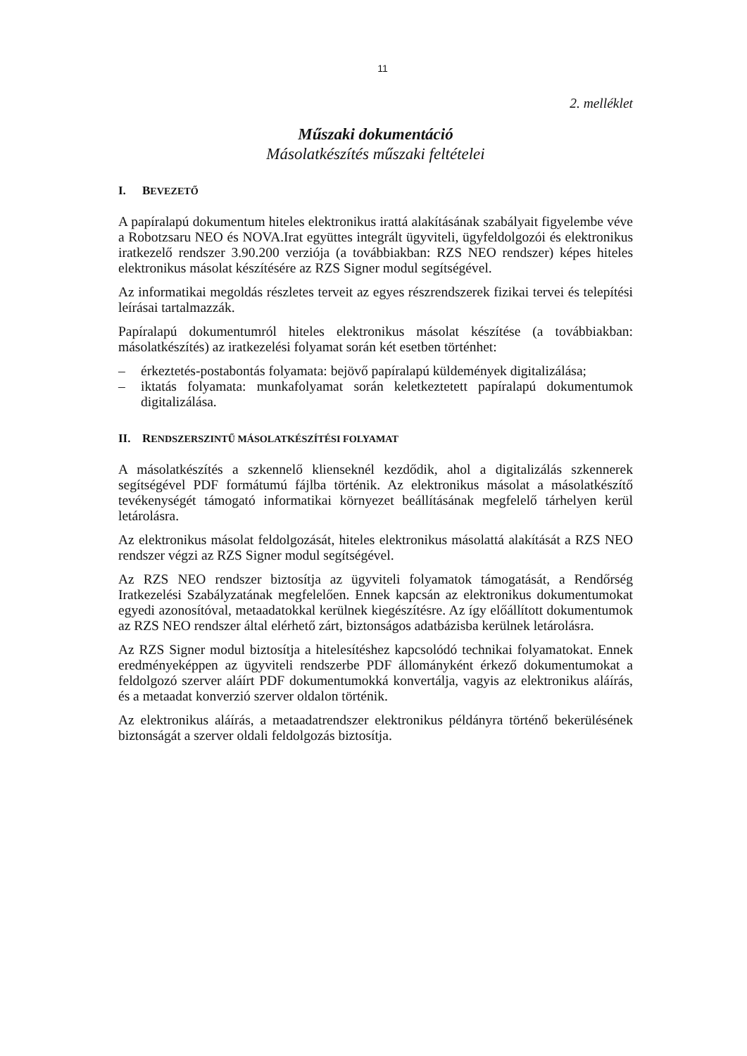11
2. melléklet
Műszaki dokumentáció
Másolatkészítés műszaki feltételei
I. BEVEZETŐ
A papíralapú dokumentum hiteles elektronikus irattá alakításának szabályait figyelembe véve a Robotzsaru NEO és NOVA.Irat együttes integrált ügyviteli, ügyfeldolgozói és elektronikus iratkezelő rendszer 3.90.200 verziója (a továbbiakban: RZS NEO rendszer) képes hiteles elektronikus másolat készítésére az RZS Signer modul segítségével.
Az informatikai megoldás részletes terveit az egyes részrendszerek fizikai tervei és telepítési leírásai tartalmazzák.
Papíralapú dokumentumról hiteles elektronikus másolat készítése (a továbbiakban: másolatkészítés) az iratkezelési folyamat során két esetben történhet:
– érkeztetés-postabontás folyamata: bejövő papíralapú küldemények digitalizálása;
– iktatás folyamata: munkafolyamat során keletkeztetett papíralapú dokumentumok digitalizálása.
II. RENDSZERSZINTŰ MÁSOLATKÉSZÍTÉSI FOLYAMAT
A másolatkészítés a szkennelő klienseknél kezdődik, ahol a digitalizálás szkennerek segítségével PDF formátumú fájlba történik. Az elektronikus másolat a másolatkészítő tevékenységét támogató informatikai környezet beállításának megfelelő tárhelyen kerül letárolásra.
Az elektronikus másolat feldolgozását, hiteles elektronikus másolattá alakítását a RZS NEO rendszer végzi az RZS Signer modul segítségével.
Az RZS NEO rendszer biztosítja az ügyviteli folyamatok támogatását, a Rendőrség Iratkezelési Szabályzatának megfelelően. Ennek kapcsán az elektronikus dokumentumokat egyedi azonosítóval, metaadatokkal kerülnek kiegészítésre. Az így előállított dokumentumok az RZS NEO rendszer által elérhető zárt, biztonságos adatbázisba kerülnek letárolásra.
Az RZS Signer modul biztosítja a hitelesítéshez kapcsolódó technikai folyamatokat. Ennek eredményeképpen az ügyviteli rendszerbe PDF állományként érkező dokumentumokat a feldolgozó szerver aláírt PDF dokumentumokká konvertálja, vagyis az elektronikus aláírás, és a metaadat konverzió szerver oldalon történik.
Az elektronikus aláírás, a metaadatrendszer elektronikus példányra történő bekerülésének biztonságát a szerver oldali feldolgozás biztosítja.